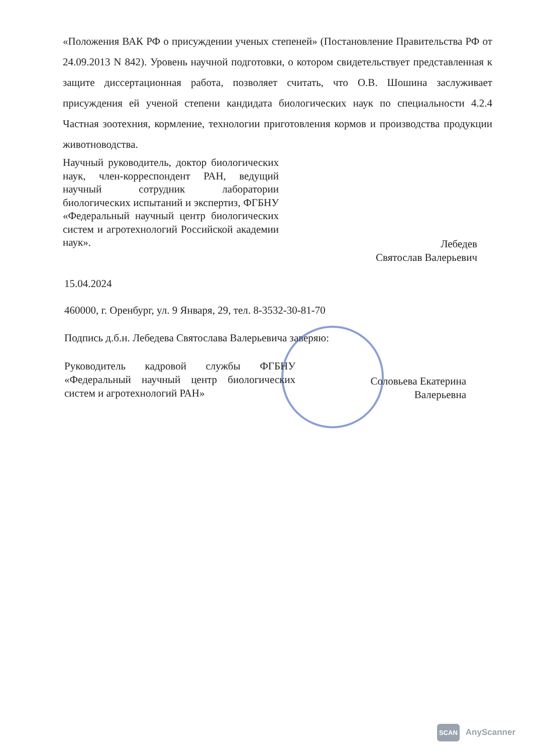«Положения ВАК РФ о присуждении ученых степеней» (Постановление Правительства РФ от 24.09.2013 N 842). Уровень научной подготовки, о котором свидетельствует представленная к защите диссертационная работа, позволяет считать, что О.В. Шошина заслуживает присуждения ей ученой степени кандидата биологических наук по специальности 4.2.4 Частная зоотехния, кормление, технологии приготовления кормов и производства продукции животноводства.
Научный руководитель, доктор биологических наук, член-корреспондент РАН, ведущий научный сотрудник лаборатории биологических испытаний и экспертиз, ФГБНУ «Федеральный научный центр биологических систем и агротехнологий Российской академии наук».
Лебедев
Святослав Валерьевич
15.04.2024
460000, г. Оренбург, ул. 9 Января, 29, тел. 8-3532-30-81-70
Подпись д.б.н. Лебедева Святослава Валерьевича заверяю:
Руководитель кадровой службы ФГБНУ «Федеральный научный центр биологических систем и агротехнологий РАН»
Соловьева Екатерина
Валерьевна
SCAN AnyScanner